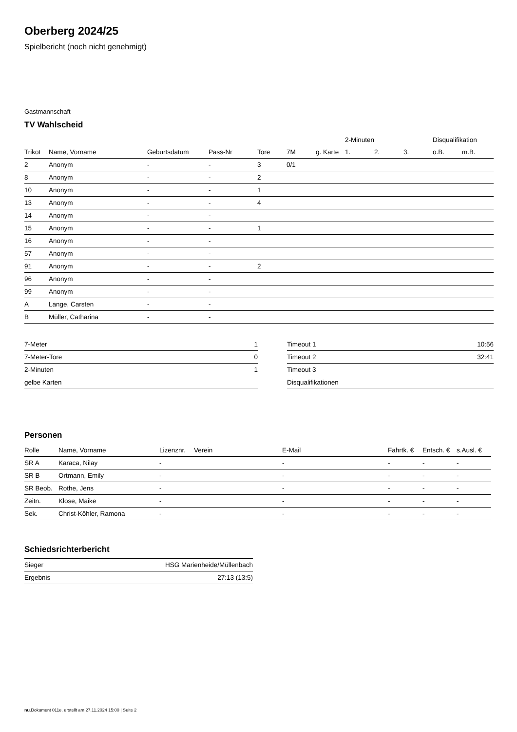Oberberg 2024/25
Spielbericht (noch nicht genehmigt)
Gastmannschaft
TV Wahlscheid
| | | | | | | | 2-Minuten | | | Disqualifikation | |
| --- | --- | --- | --- | --- | --- | --- | --- | --- | --- | --- | --- |
| Trikot | Name, Vorname | Geburtsdatum | Pass-Nr | Tore | 7M | g. Karte | 1. | 2. | 3. | o.B. | m.B. |
| 2 | Anonym | - | - | 3 | 0/1 | | | | | | |
| 8 | Anonym | - | - | 2 | | | | | | | |
| 10 | Anonym | - | - | 1 | | | | | | | |
| 13 | Anonym | - | - | 4 | | | | | | | |
| 14 | Anonym | - | - | | | | | | | | |
| 15 | Anonym | - | - | 1 | | | | | | | |
| 16 | Anonym | - | - | | | | | | | | |
| 57 | Anonym | - | - | | | | | | | | |
| 91 | Anonym | - | - | 2 | | | | | | | |
| 96 | Anonym | - | - | | | | | | | | |
| 99 | Anonym | - | - | | | | | | | | |
| A | Lange, Carsten | - | - | | | | | | | | |
| B | Müller, Catharina | - | - | | | | | | | | |
| 7-Meter | 1 |
| 7-Meter-Tore | 0 |
| 2-Minuten | 1 |
| gelbe Karten | |
| Timeout 1 | 10:56 |
| Timeout 2 | 32:41 |
| Timeout 3 | |
| Disqualifikationen | |
Personen
| Rolle | Name, Vorname | Lizenznr. | Verein | E-Mail | Fahrtk. € | Entsch. € | s.Ausl. € |
| --- | --- | --- | --- | --- | --- | --- | --- |
| SR A | Karaca, Nilay | - | | - | - | - | - |
| SR B | Ortmann, Emily | - | | - | - | - | - |
| SR Beob. | Rothe, Jens | - | | - | - | - | - |
| Zeitn. | Klose, Maike | - | | - | - | - | - |
| Sek. | Christ-Köhler, Ramona | - | | - | - | - | - |
Schiedsrichterbericht
| Sieger | HSG Marienheide/Müllenbach |
| Ergebnis | 27:13 (13:5) |
nu.Dokument 011e, erstellt am 27.11.2024 15:00 | Seite 2